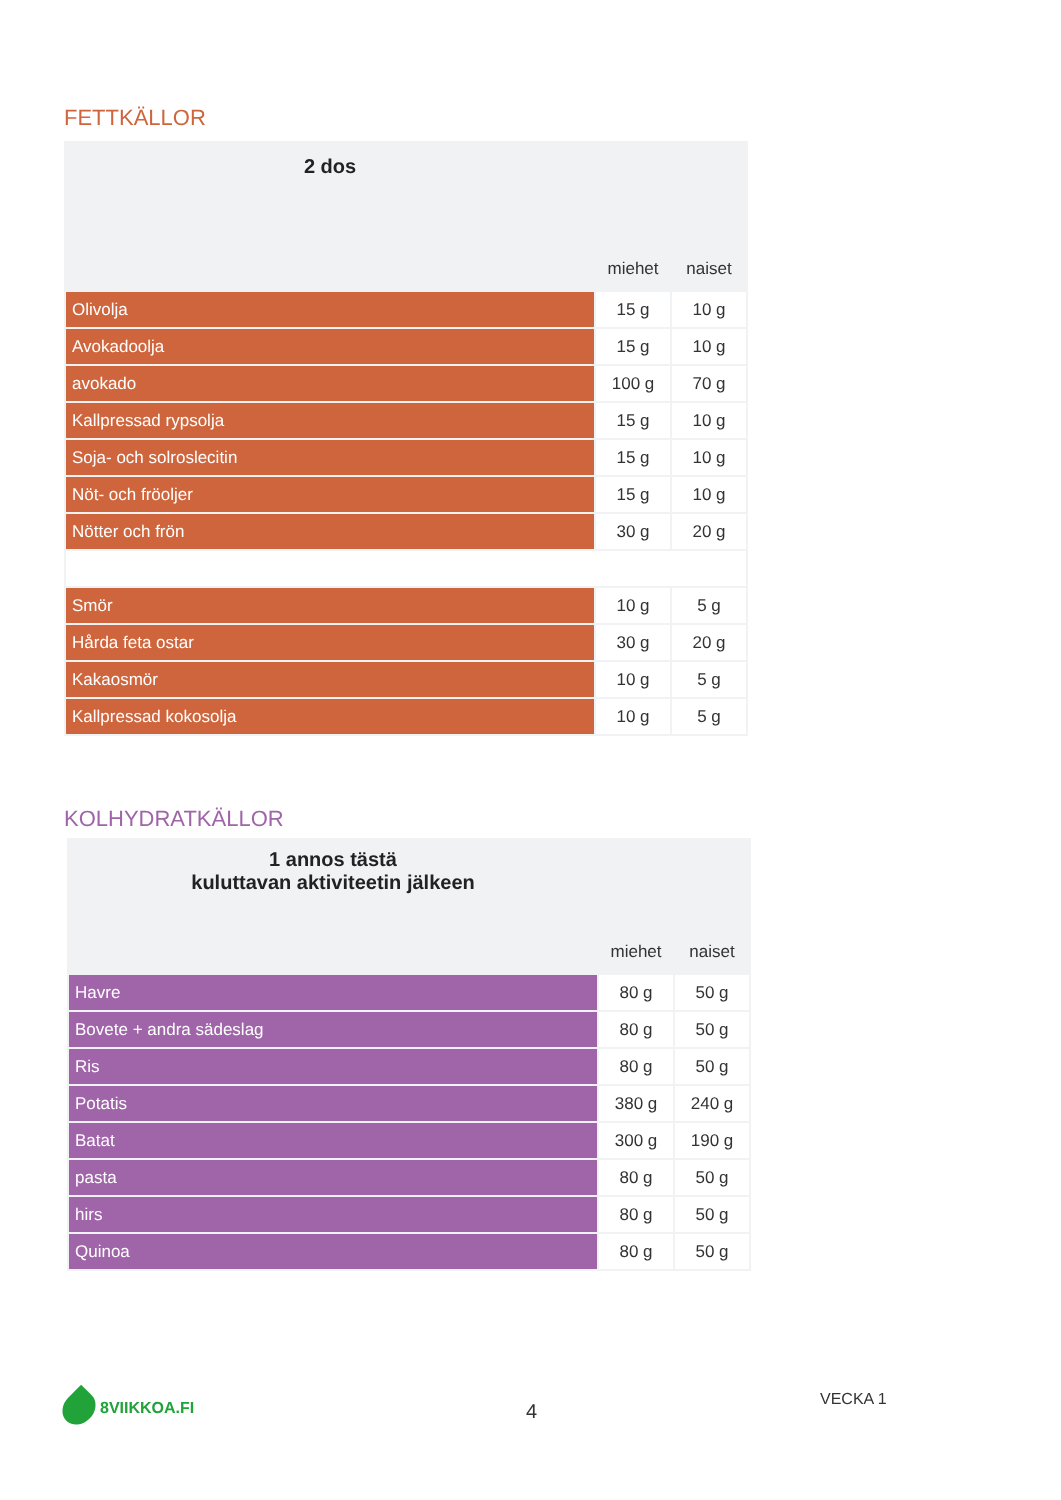FETTKÄLLOR
| 2 dos | | |
| --- | --- | --- |
| | miehet | naiset |
| Olivolja | 15 g | 10 g |
| Avokadoolja | 15 g | 10 g |
| avokado | 100 g | 70 g |
| Kallpressad rypsolja | 15 g | 10 g |
| Soja- och solroslecitin | 15 g | 10 g |
| Nöt- och fröoljer | 15 g | 10 g |
| Nötter och frön | 30 g | 20 g |
| Smör | 10 g | 5 g |
| Hårda feta ostar | 30 g | 20 g |
| Kakaosmör | 10 g | 5 g |
| Kallpressad kokosolja | 10 g | 5 g |
KOLHYDRATKÄLLOR
| 1 annos tästä kuluttavan aktiviteetin jälkeen | | |
| --- | --- | --- |
| | miehet | naiset |
| Havre | 80 g | 50 g |
| Bovete + andra sädeslag | 80 g | 50 g |
| Ris | 80 g | 50 g |
| Potatis | 380 g | 240 g |
| Batat | 300 g | 190 g |
| pasta | 80 g | 50 g |
| hirs | 80 g | 50 g |
| Quinoa | 80 g | 50 g |
8VIIKKOA.FI
4
VECKA 1